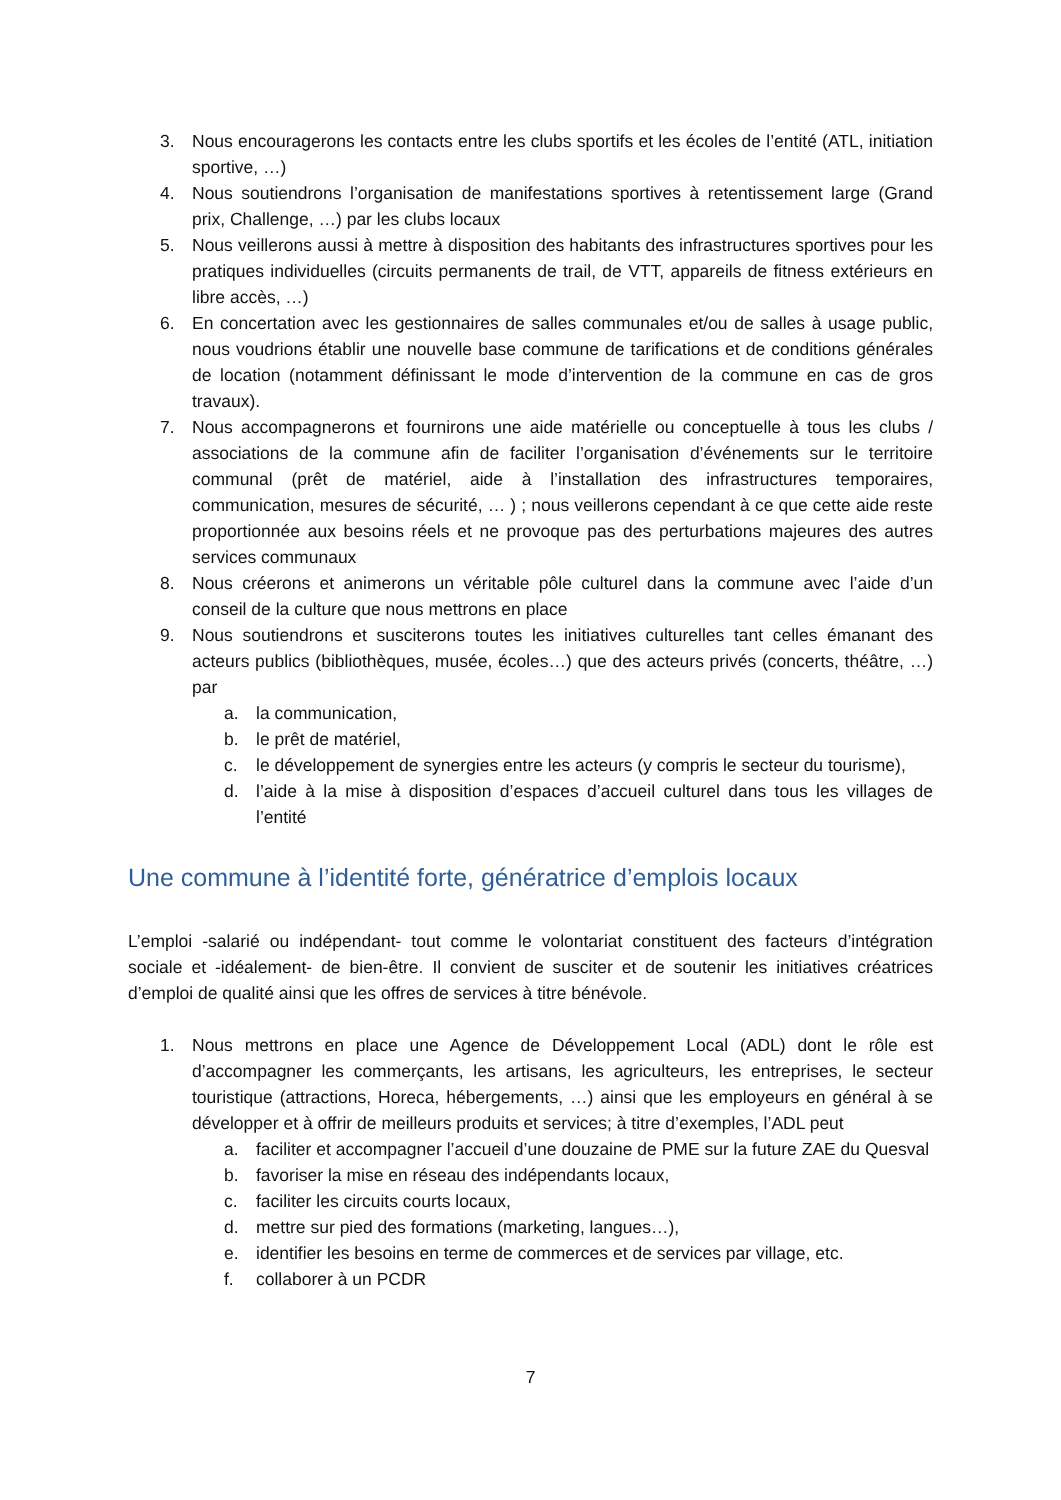3. Nous encouragerons les contacts entre les clubs sportifs et les écoles de l’entité (ATL, initiation sportive, …)
4. Nous soutiendrons l’organisation de manifestations sportives à retentissement large (Grand prix, Challenge, …) par les clubs locaux
5. Nous veillerons aussi à mettre à disposition des habitants des infrastructures sportives pour les pratiques individuelles (circuits permanents de trail, de VTT, appareils de fitness extérieurs en libre accès, …)
6. En concertation avec les gestionnaires de salles communales et/ou de salles à usage public, nous voudrions établir une nouvelle base commune de tarifications et de conditions générales de location (notamment définissant le mode d’intervention de la commune en cas de gros travaux).
7. Nous accompagnerons et fournirons une aide matérielle ou conceptuelle à tous les clubs / associations de la commune afin de faciliter l’organisation d’événements sur le territoire communal (prêt de matériel, aide à l’installation des infrastructures temporaires, communication, mesures de sécurité, … ) ; nous veillerons cependant à ce que cette aide reste proportionnée aux besoins réels et ne provoque pas des perturbations majeures des autres services communaux
8. Nous créerons et animerons un véritable pôle culturel dans la commune avec l’aide d’un conseil de la culture que nous mettrons en place
9. Nous soutiendrons et susciterons toutes les initiatives culturelles tant celles émanant des acteurs publics (bibliothèques, musée, écoles…) que des acteurs privés (concerts, théâtre, …) par
a. la communication,
b. le prêt de matériel,
c. le développement de synergies entre les acteurs (y compris le secteur du tourisme),
d. l’aide à la mise à disposition d’espaces d’accueil culturel dans tous les villages de l’entité
Une commune à l’identité forte, génératrice d’emplois locaux
L’emploi -salarié ou indépendant- tout comme le volontariat constituent des facteurs d’intégration sociale et -idéalement- de bien-être. Il convient de susciter et de soutenir les initiatives créatrices d’emploi de qualité ainsi que les offres de services à titre bénévole.
1. Nous mettrons en place une Agence de Développement Local (ADL) dont le rôle est d’accompagner les commerçants, les artisans, les agriculteurs, les entreprises, le secteur touristique (attractions, Horeca, hébergements, …) ainsi que les employeurs en général à se développer et à offrir de meilleurs produits et services; à titre d’exemples, l’ADL peut
a. faciliter et accompagner l’accueil d’une douzaine de PME sur la future ZAE du Quesval
b. favoriser la mise en réseau des indépendants locaux,
c. faciliter les circuits courts locaux,
d. mettre sur pied des formations (marketing, langues…),
e. identifier les besoins en terme de commerces et de services par village, etc.
f. collaborer à un PCDR
7